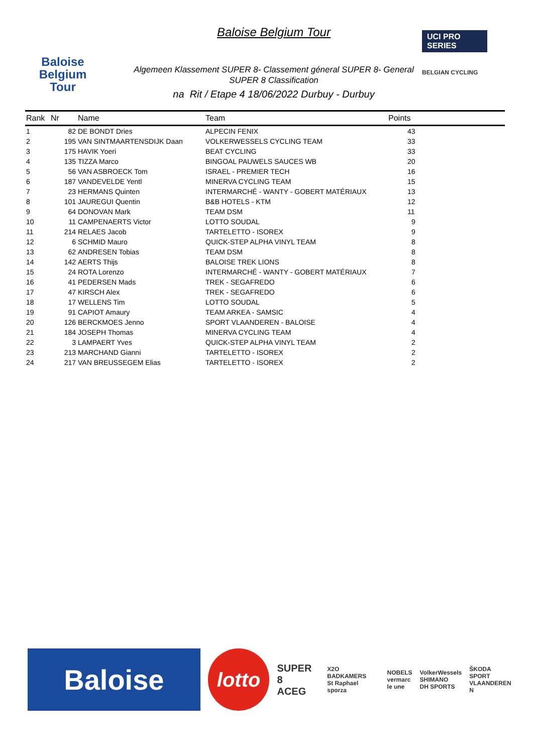Baloise
Belgium
Tour
Baloise Belgium Tour
Algemeen Klassement SUPER 8- Classement géneral SUPER 8- General
SUPER 8 Classification
na Rit / Etape 4 18/06/2022 Durbuy - Durbuy
UCI PRO SERIES
BELGIAN CYCLING
| Rank | Nr | Name | Team | Points |
| --- | --- | --- | --- | --- |
| 1 | 82 | DE BONDT Dries | ALPECIN FENIX | 43 |
| 2 | 195 | VAN SINTMAARTENSDIJK Daan | VOLKERWESSELS CYCLING TEAM | 33 |
| 3 | 175 | HAVIK Yoeri | BEAT CYCLING | 33 |
| 4 | 135 | TIZZA Marco | BINGOAL PAUWELS SAUCES WB | 20 |
| 5 | 56 | VAN ASBROECK Tom | ISRAEL - PREMIER TECH | 16 |
| 6 | 187 | VANDEVELDE Yentl | MINERVA CYCLING TEAM | 15 |
| 7 | 23 | HERMANS Quinten | INTERMARCHÉ - WANTY - GOBERT MATÉRIAUX | 13 |
| 8 | 101 | JAUREGUI Quentin | B&B HOTELS - KTM | 12 |
| 9 | 64 | DONOVAN Mark | TEAM DSM | 11 |
| 10 | 11 | CAMPENAERTS Victor | LOTTO SOUDAL | 9 |
| 11 | 214 | RELAES Jacob | TARTELETTO - ISOREX | 9 |
| 12 | 6 | SCHMID Mauro | QUICK-STEP ALPHA VINYL TEAM | 8 |
| 13 | 62 | ANDRESEN Tobias | TEAM DSM | 8 |
| 14 | 142 | AERTS Thijs | BALOISE TREK LIONS | 8 |
| 15 | 24 | ROTA Lorenzo | INTERMARCHÉ - WANTY - GOBERT MATÉRIAUX | 7 |
| 16 | 41 | PEDERSEN Mads | TREK - SEGAFREDO | 6 |
| 17 | 47 | KIRSCH Alex | TREK - SEGAFREDO | 6 |
| 18 | 17 | WELLENS Tim | LOTTO SOUDAL | 5 |
| 19 | 91 | CAPIOT Amaury | TEAM ARKEA - SAMSIC | 4 |
| 20 | 126 | BERCKMOES Jenno | SPORT VLAANDEREN - BALOISE | 4 |
| 21 | 184 | JOSEPH Thomas | MINERVA CYCLING TEAM | 4 |
| 22 | 3 | LAMPAERT Yves | QUICK-STEP ALPHA VINYL TEAM | 2 |
| 23 | 213 | MARCHAND Gianni | TARTELETTO - ISOREX | 2 |
| 24 | 217 | VAN BREUSSEGEM Elias | TARTELETTO - ISOREX | 2 |
Baloise
lotto
SUPER 8
ACEG
X2O BADKAMERS
St Raphael
sporza
NOBELS
vermarc
le une
VolkerWessels
SHIMANO
DH SPORTS
ŠKODA
SPORT VLAANDEREN
N